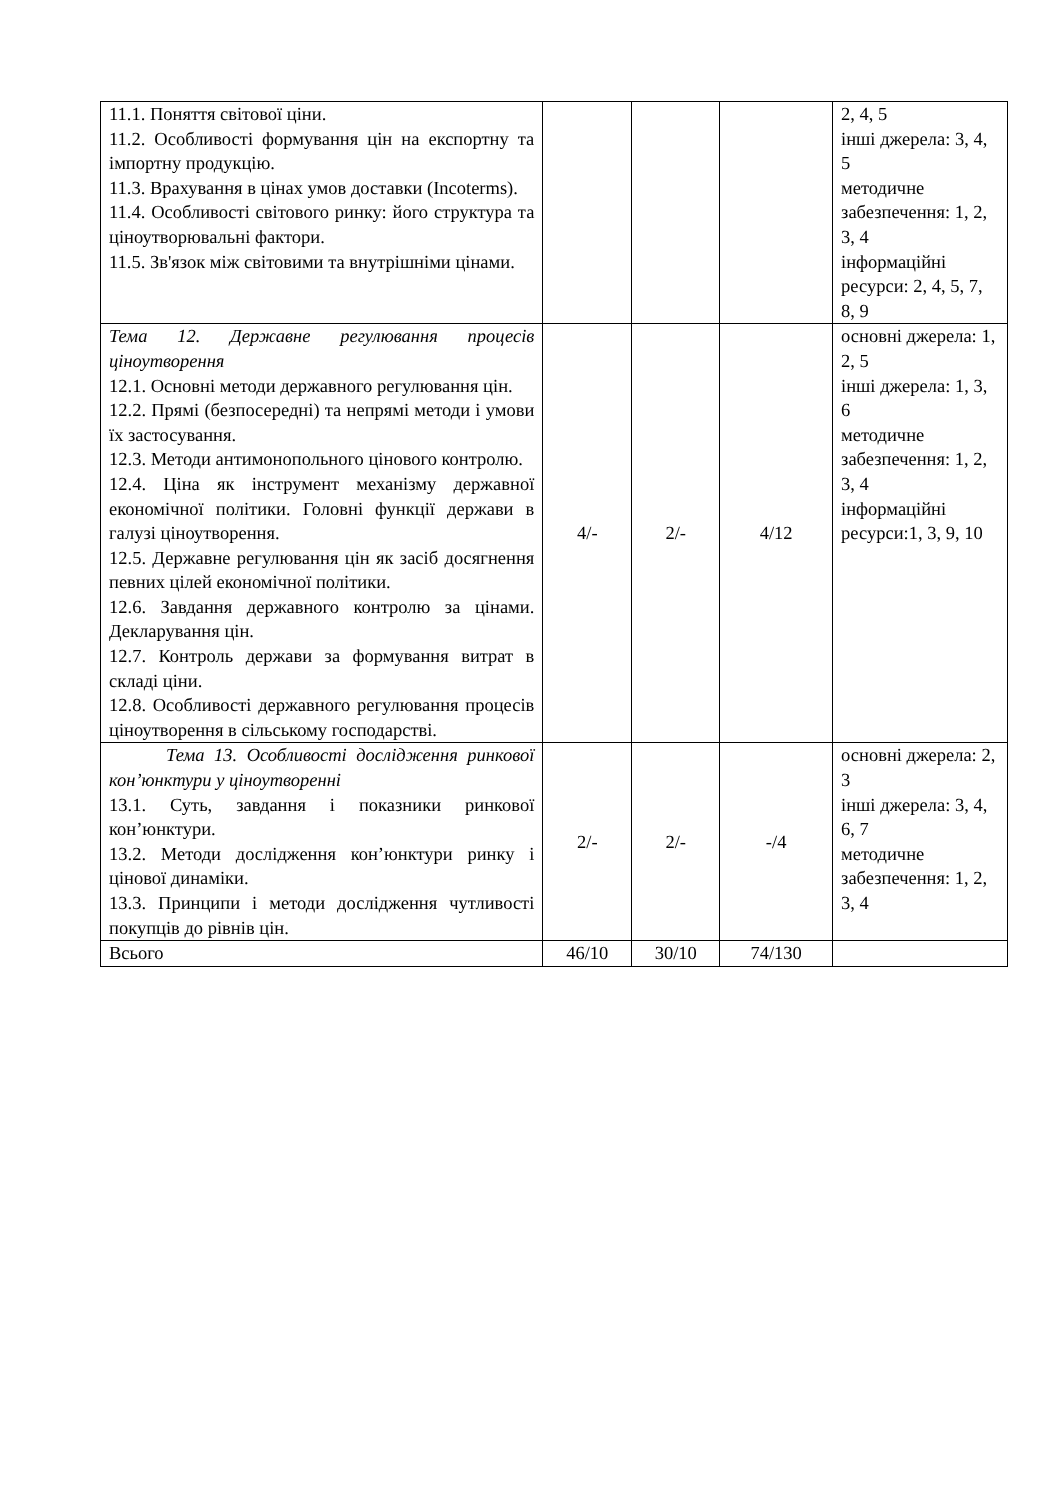| 11.1. Поняття світової ціни. 11.2. Особливості формування цін на експортну та імпортну продукцію. 11.3. Врахування в цінах умов доставки (Incoterms). 11.4. Особливості світового ринку: його структура та ціноутворювальні фактори. 11.5. Зв'язок між світовими та внутрішніми цінами. | | | | 2, 4, 5 інші джерела: 3, 4, 5 методичне забезпечення: 1, 2, 3, 4 інформаційні ресурси: 2, 4, 5, 7, 8, 9 |
| Тема 12. Державне регулювання процесів ціноутворення 12.1. Основні методи державного регулювання цін. 12.2. Прямі (безпосередні) та непрямі методи і умови їх застосування. 12.3. Методи антимонопольного цінового контролю. 12.4. Ціна як інструмент механізму державної економічної політики. Головні функції держави в галузі ціноутворення. 12.5. Державне регулювання цін як засіб досягнення певних цілей економічної політики. 12.6. Завдання державного контролю за цінами. Декларування цін. 12.7. Контроль держави за формування витрат в складі ціни. 12.8. Особливості державного регулювання процесів ціноутворення в сільському господарстві. | 4/- | 2/- | 4/12 | основні джерела: 1, 2, 5 інші джерела: 1, 3, 6 методичне забезпечення: 1, 2, 3, 4 інформаційні ресурси:1, 3, 9, 10 |
| Тема 13. Особливості дослідження ринкової кон’юнктури у ціноутворенні 13.1. Суть, завдання і показники ринкової кон’юнктури. 13.2. Методи дослідження кон’юнктури ринку і цінової динаміки. 13.3. Принципи і методи дослідження чутливості покупців до рівнів цін. | 2/- | 2/- | -/4 | основні джерела: 2, 3 інші джерела: 3, 4, 6, 7 методичне забезпечення: 1, 2, 3, 4 |
| Всього | 46/10 | 30/10 | 74/130 | |